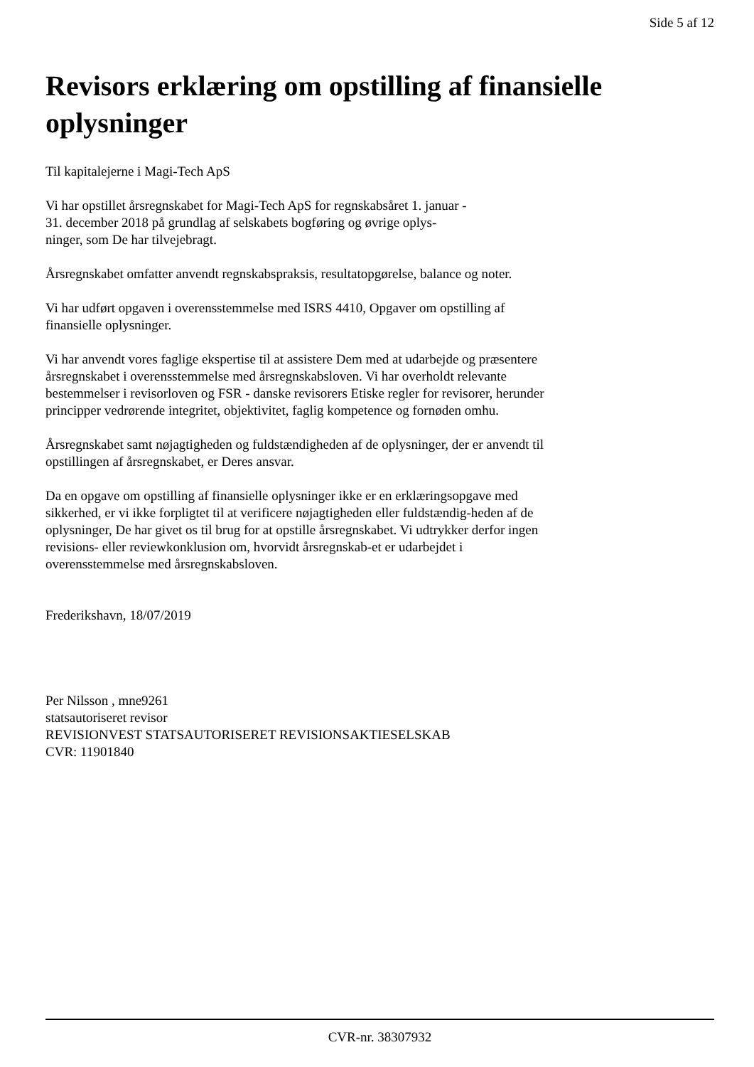Side 5 af 12
Revisors erklæring om opstilling af finansielle oplysninger
Til kapitalejerne i Magi-Tech ApS
Vi har opstillet årsregnskabet for Magi-Tech ApS for regnskabsåret 1. januar -
31. december 2018 på grundlag af selskabets bogføring og øvrige oplys-
ninger, som De har tilvejebragt.
Årsregnskabet omfatter anvendt regnskabspraksis, resultatopgørelse, balance og noter.
Vi har udført opgaven i overensstemmelse med ISRS 4410, Opgaver om opstilling af finansielle oplysninger.
Vi har anvendt vores faglige ekspertise til at assistere Dem med at udarbejde og præsentere årsregnskabet i overensstemmelse med årsregnskabsloven. Vi har overholdt relevante bestemmelser i revisorloven og FSR - danske revisorers Etiske regler for revisorer, herunder principper vedrørende integritet, objektivitet, faglig kompetence og fornøden omhu.
Årsregnskabet samt nøjagtigheden og fuldstændigheden af de oplysninger, der er anvendt til opstillingen af årsregnskabet, er Deres ansvar.
Da en opgave om opstilling af finansielle oplysninger ikke er en erklæringsopgave med sikkerhed, er vi ikke forpligtet til at verificere nøjagtigheden eller fuldstændig-heden af de oplysninger, De har givet os til brug for at opstille årsregnskabet. Vi udtrykker derfor ingen revisions- eller reviewkonklusion om, hvorvidt årsregnskab-et er udarbejdet i overensstemmelse med årsregnskabsloven.
Frederikshavn, 18/07/2019
Per Nilsson , mne9261
statsautoriseret revisor
REVISIONVEST STATSAUTORISERET REVISIONSAKTIESELSKAB
CVR: 11901840
CVR-nr. 38307932